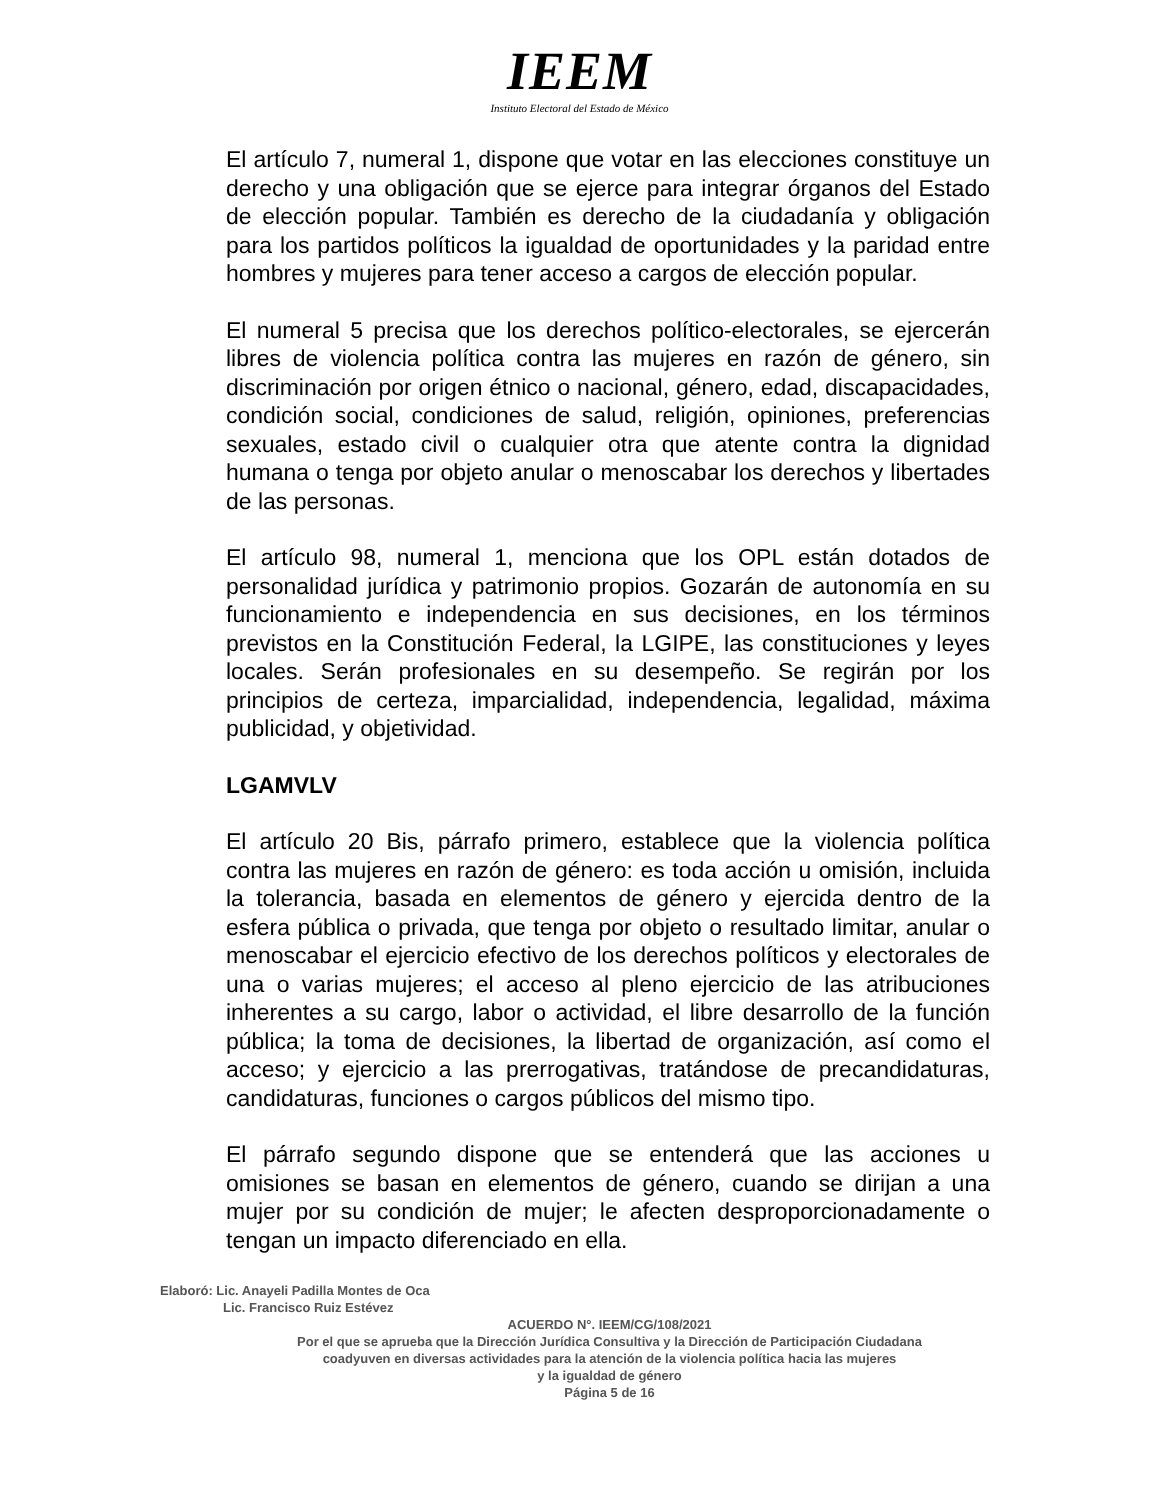IEEM
Instituto Electoral del Estado de México
El artículo 7, numeral 1, dispone que votar en las elecciones constituye un derecho y una obligación que se ejerce para integrar órganos del Estado de elección popular. También es derecho de la ciudadanía y obligación para los partidos políticos la igualdad de oportunidades y la paridad entre hombres y mujeres para tener acceso a cargos de elección popular.
El numeral 5 precisa que los derechos político-electorales, se ejercerán libres de violencia política contra las mujeres en razón de género, sin discriminación por origen étnico o nacional, género, edad, discapacidades, condición social, condiciones de salud, religión, opiniones, preferencias sexuales, estado civil o cualquier otra que atente contra la dignidad humana o tenga por objeto anular o menoscabar los derechos y libertades de las personas.
El artículo 98, numeral 1, menciona que los OPL están dotados de personalidad jurídica y patrimonio propios. Gozarán de autonomía en su funcionamiento e independencia en sus decisiones, en los términos previstos en la Constitución Federal, la LGIPE, las constituciones y leyes locales. Serán profesionales en su desempeño. Se regirán por los principios de certeza, imparcialidad, independencia, legalidad, máxima publicidad, y objetividad.
LGAMVLV
El artículo 20 Bis, párrafo primero, establece que la violencia política contra las mujeres en razón de género: es toda acción u omisión, incluida la tolerancia, basada en elementos de género y ejercida dentro de la esfera pública o privada, que tenga por objeto o resultado limitar, anular o menoscabar el ejercicio efectivo de los derechos políticos y electorales de una o varias mujeres; el acceso al pleno ejercicio de las atribuciones inherentes a su cargo, labor o actividad, el libre desarrollo de la función pública; la toma de decisiones, la libertad de organización, así como el acceso; y ejercicio a las prerrogativas, tratándose de precandidaturas, candidaturas, funciones o cargos públicos del mismo tipo.
El párrafo segundo dispone que se entenderá que las acciones u omisiones se basan en elementos de género, cuando se dirijan a una mujer por su condición de mujer; le afecten desproporcionadamente o tengan un impacto diferenciado en ella.
Elaboró: Lic. Anayeli Padilla Montes de Oca
Lic. Francisco Ruiz Estévez
ACUERDO N°. IEEM/CG/108/2021
Por el que se aprueba que la Dirección Jurídica Consultiva y la Dirección de Participación Ciudadana
coadyuven en diversas actividades para la atención de la violencia política hacia las mujeres
y la igualdad de género
Página 5 de 16